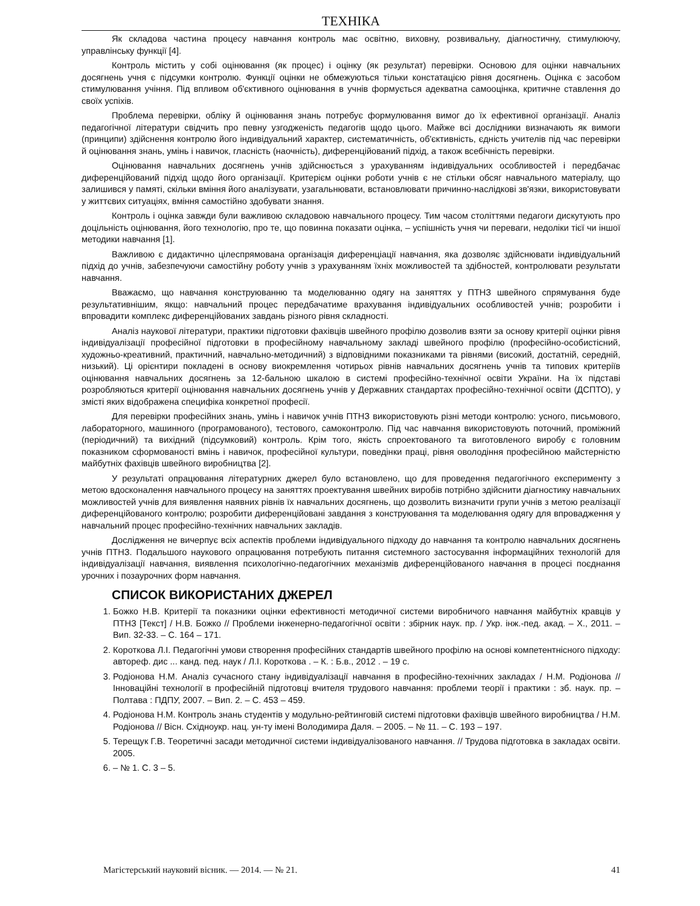ТЕХНІКА
Як складова частина процесу навчання контроль має освітню, виховну, розвивальну, діагностичну, стимулюючу, управлінську функції [4].
Контроль містить у собі оцінювання (як процес) і оцінку (як результат) перевірки. Основою для оцінки навчальних досягнень учня є підсумки контролю. Функції оцінки не обмежуються тільки констатацією рівня досягнень. Оцінка є засобом стимулювання учіння. Під впливом об'єктивного оцінювання в учнів формується адекватна самооцінка, критичне ставлення до своїх успіхів.
Проблема перевірки, обліку й оцінювання знань потребує формулювання вимог до їх ефективної організації. Аналіз педагогічної літератури свідчить про певну узгодженість педагогів щодо цього. Майже всі дослідники визначають як вимоги (принципи) здійснення контролю його індивідуальний характер, систематичність, об'єктивність, єдність учителів під час перевірки й оцінювання знань, умінь і навичок, гласність (наочність), диференційований підхід, а також всебічність перевірки.
Оцінювання навчальних досягнень учнів здійснюється з урахуванням індивідуальних особливостей і передбачає диференційований підхід щодо його організації. Критерієм оцінки роботи учнів є не стільки обсяг навчального матеріалу, що залишився у памяті, скільки вміння його аналізувати, узагальнювати, встановлювати причинно-наслідкові зв'язки, використовувати у життєвих ситуаціях, вміння самостійно здобувати знання.
Контроль і оцінка завжди були важливою складовою навчального процесу. Тим часом століттями педагоги дискутують про доцільність оцінювання, його технологію, про те, що повинна показати оцінка, – успішність учня чи переваги, недоліки тієї чи іншої методики навчання [1].
Важливою є дидактично цілеспрямована організація диференціації навчання, яка дозволяє здійснювати індивідуальний підхід до учнів, забезпечуючи самостійну роботу учнів з урахуванням їхніх можливостей та здібностей, контролювати результати навчання.
Вважаємо, що навчання конструюванню та моделюванню одягу на заняттях у ПТНЗ швейного спрямування буде результативнішим, якщо: навчальний процес передбачатиме врахування індивідуальних особливостей учнів; розробити і впровадити комплекс диференційованих завдань різного рівня складності.
Аналіз наукової літератури, практики підготовки фахівців швейного профілю дозволив взяти за основу критерії оцінки рівня індивідуалізації професійної підготовки в професійному навчальному закладі швейного профілю (професійно-особистісний, художньо-креативний, практичний, навчально-методичний) з відповідними показниками та рівнями (високий, достатній, середній, низький). Ці орієнтири покладені в основу виокремлення чотирьох рівнів навчальних досягнень учнів та типових критеріїв оцінювання навчальних досягнень за 12-бальною шкалою в системі професійно-технічної освіти України. На їх підставі розробляються критерії оцінювання навчальних досягнень учнів у Державних стандартах професійно-технічної освіти (ДСПТО), у змісті яких відображена специфіка конкретної професії.
Для перевірки професійних знань, умінь і навичок учнів ПТНЗ використовують різні методи контролю: усного, письмового, лабораторного, машинного (програмованого), тестового, самоконтролю. Під час навчання використовують поточний, проміжний (періодичний) та вихідний (підсумковий) контроль. Крім того, якість спроектованого та виготовленого виробу є головним показником сформованості вмінь і навичок, професійної культури, поведінки праці, рівня оволодіння професійною майстерністю майбутніх фахівців швейного виробництва [2].
У результаті опрацювання літературних джерел було встановлено, що для проведення педагогічного експерименту з метою вдосконалення навчального процесу на заняттях проектування швейних виробів потрібно здійснити діагностику навчальних можливостей учнів для виявлення наявних рівнів їх навчальних досягнень, що дозволить визначити групи учнів з метою реалізації диференційованого контролю; розробити диференційовані завдання з конструювання та моделювання одягу для впровадження у навчальний процес професійно-технічних навчальних закладів.
Дослідження не вичерпує всіх аспектів проблеми індивідуального підходу до навчання та контролю навчальних досягнень учнів ПТНЗ. Подальшого наукового опрацювання потребують питання системного застосування інформаційних технологій для індивідуалізації навчання, виявлення психологічно-педагогічних механізмів диференційованого навчання в процесі поєднання урочних і позаурочних форм навчання.
СПИСОК ВИКОРИСТАНИХ ДЖЕРЕЛ
1. Божко Н.В. Критерії та показники оцінки ефективності методичної системи виробничого навчання майбутніх кравців у ПТНЗ [Текст] / Н.В. Божко // Проблеми інженерно-педагогічної освіти : збірник наук. пр. / Укр. інж.-пед. акад. – Х., 2011. – Вип. 32-33. – С. 164 – 171.
2. Короткова Л.І. Педагогічні умови створення професійних стандартів швейного профілю на основі компетентнісного підходу: автореф. дис ... канд. пед. наук / Л.І. Короткова . – К. : Б.в., 2012 . – 19 с.
3. Родіонова Н.М. Аналіз сучасного стану індивідуалізації навчання в професійно-технічних закладах / Н.М. Родіонова // Інноваційні технології в професійній підготовці вчителя трудового навчання: проблеми теорії і практики : зб. наук. пр. – Полтава : ПДПУ, 2007. – Вип. 2. – С. 453 – 459.
4. Родіонова Н.М. Контроль знань студентів у модульно-рейтинговій системі підготовки фахівців швейного виробництва / Н.М. Родіонова // Вісн. Східноукр. нац. ун-ту імені Володимира Даля. – 2005. – № 11. – С. 193 – 197.
5. Терещук Г.В. Теоретичні засади методичної системи індивідуалізованого навчання. // Трудова підготовка в закладах освіти. 2005.
6. – № 1. С. 3 – 5.
Магістерський науковий вісник. — 2014. — № 21. 41